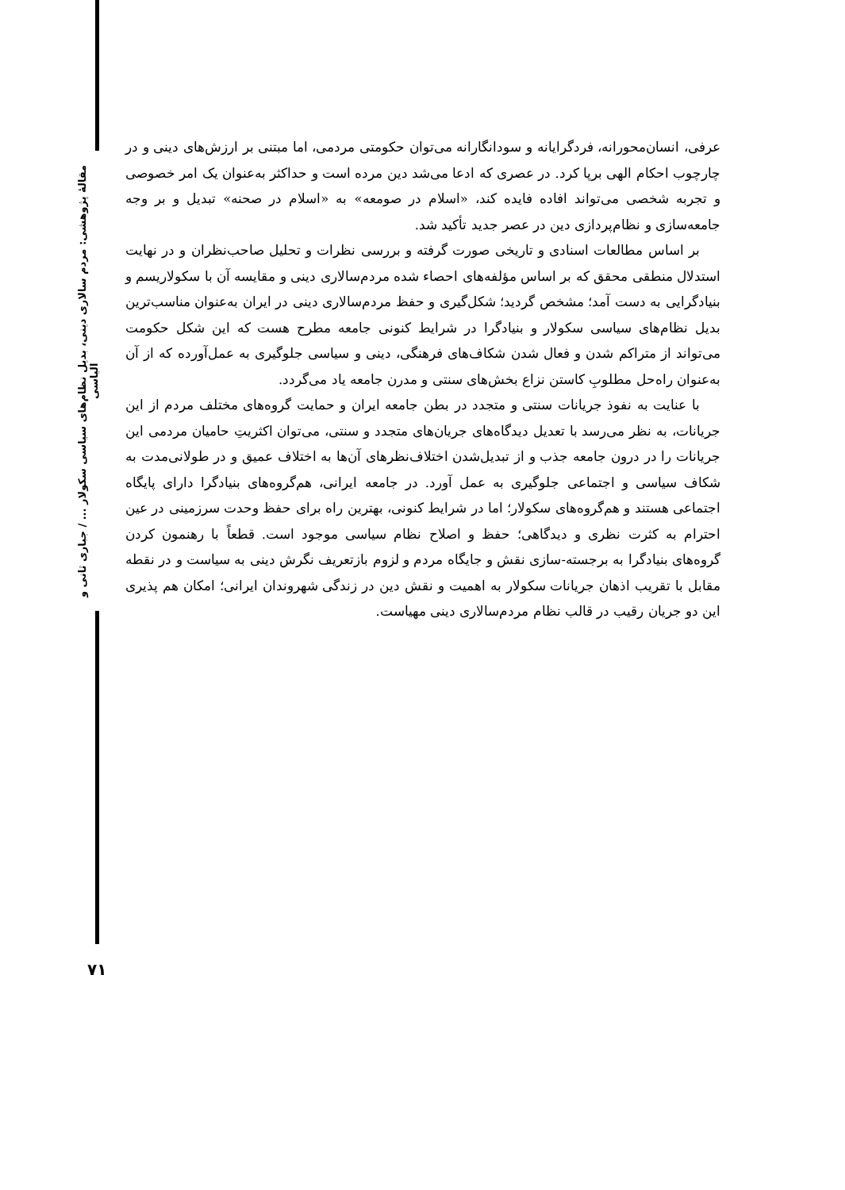مقالهٔ پژوهشی: مردم سالاری دینی، بدیل نظام‌های سیاسی سکولار ... / جباری ثانی و الیاسی
عرفی، انسان‌محورانه، فردگرایانه و سودانگارانه می‌توان حکومتی مردمی، اما مبتنی بر ارزش‌های دینی و در چارچوب احکام الهی برپا کرد. در عصری که ادعا می‌شد دین مرده است و حداکثر به‌عنوان یک امر خصوصی و تجربه شخصی می‌تواند افاده فایده کند، «اسلام در صومعه» به «اسلام در صحنه» تبدیل و بر وجه جامعه‌سازی و نظام‌پردازی دین در عصر جدید تأکید شد.
بر اساس مطالعات اسنادی و تاریخی صورت گرفته و بررسی نظرات و تحلیل صاحب‌نظران و در نهایت استدلال منطقی محقق که بر اساس مؤلفه‌های احصاء شده مردم‌سالاری دینی و مقایسه آن با سکولاریسم و بنیادگرایی به دست آمد؛ مشخص گردید؛ شکل‌گیری و حفظ مردم‌سالاری دینی در ایران به‌عنوان مناسب‌ترین بدیل نظام‌های سیاسی سکولار و بنیادگرا در شرایط کنونی جامعه مطرح هست که این شکل حکومت می‌تواند از متراکم شدن و فعال شدن شکاف‌های فرهنگی، دینی و سیاسی جلوگیری به عمل‌آورده که از آن به‌عنوان راه‌حل مطلوبِ کاستن نزاع بخش‌های سنتی و مدرن جامعه یاد می‌گردد.
با عنایت به نفوذ جریانات سنتی و متجدد در بطن جامعه ایران و حمایت گروه‌های مختلف مردم از این جریانات، به نظر می‌رسد با تعدیل دیدگاه‌های جریان‌های متجدد و سنتی، می‌توان اکثریتِ حامیان مردمی این جریانات را در درون جامعه جذب و از تبدیل‌شدن اختلاف‌نظرهای آن‌ها به اختلاف عمیق و در طولانی‌مدت به شکاف سیاسی و اجتماعی جلوگیری به عمل آورد. در جامعه ایرانی، هم‌گروه‌های بنیادگرا دارای پایگاه اجتماعی هستند و هم‌گروه‌های سکولار؛ اما در شرایط کنونی، بهترین راه برای حفظ وحدت سرزمینی در عین احترام به کثرت نظری و دیدگاهی؛ حفظ و اصلاح نظام سیاسی موجود است. قطعاً با رهنمون کردن گروه‌های بنیادگرا به برجسته-سازی نقش و جایگاه مردم و لزوم بازتعریف نگرش دینی به سیاست و در نقطه مقابل با تقریب اذهان جریانات سکولار به اهمیت و نقش دین در زندگی شهروندان ایرانی؛ امکان هم پذیری این دو جریان رقیب در قالب نظام مردم‌سالاری دینی مهیاست.
۷۱